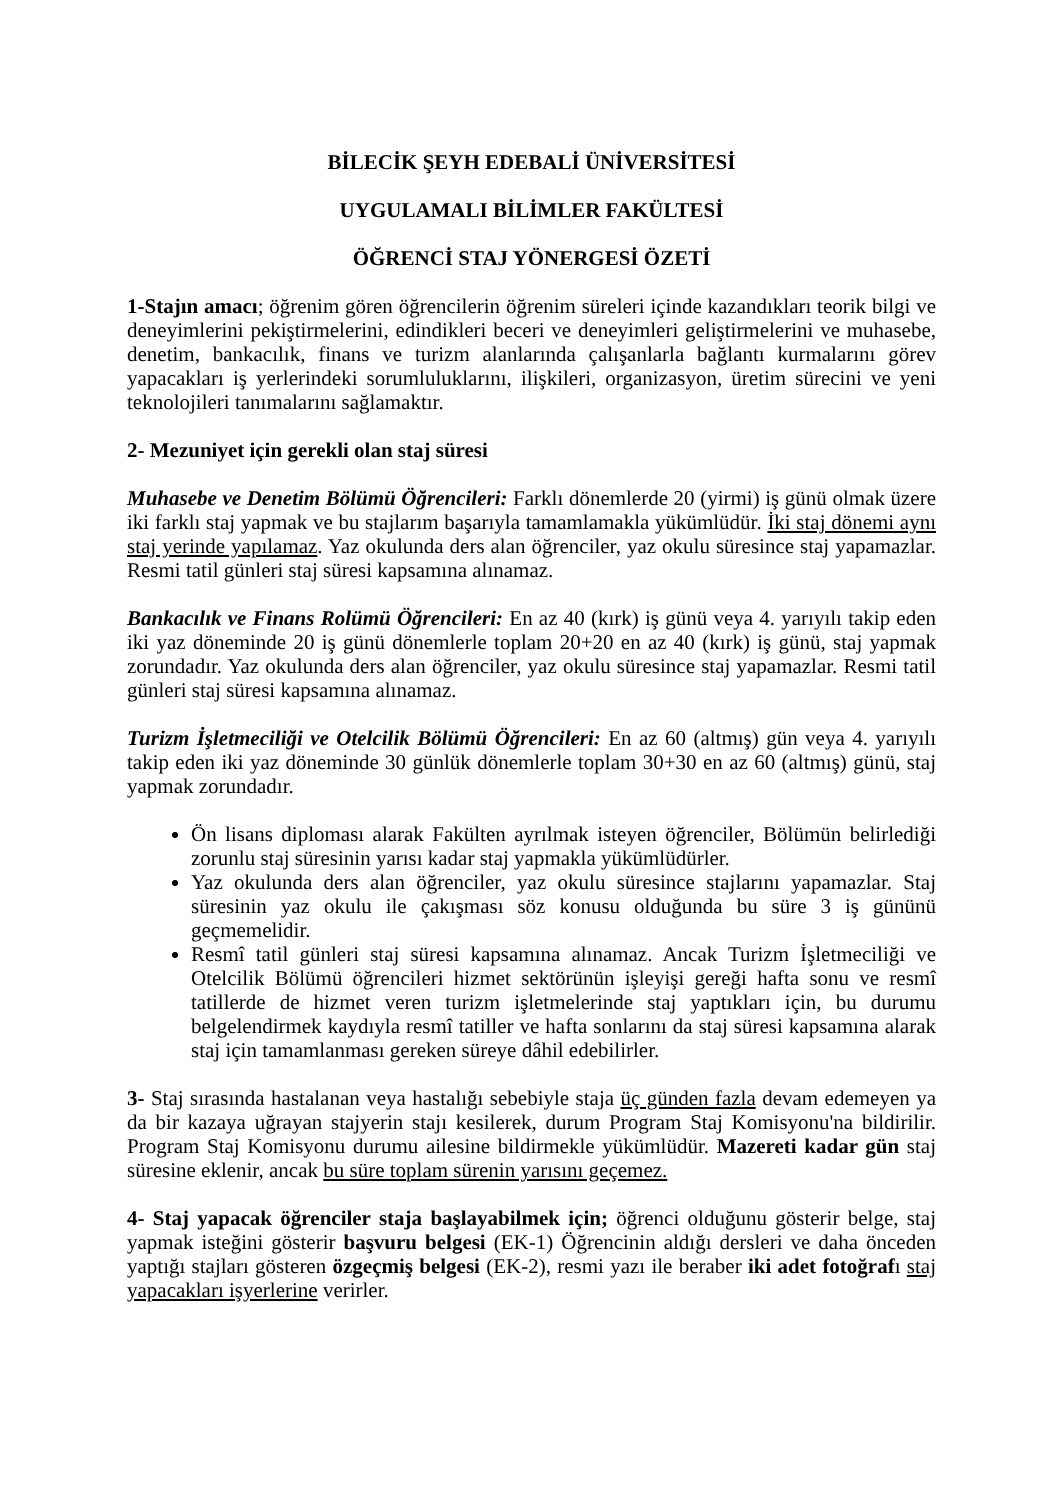BİLECİK ŞEYH EDEBALİ ÜNİVERSİTESİ
UYGULAMALI BİLİMLER FAKÜLTESİ
ÖĞRENCİ STAJ YÖNERGESİ ÖZETİ
1-Stajın amacı; öğrenim gören öğrencilerin öğrenim süreleri içinde kazandıkları teorik bilgi ve deneyimlerini pekiştirmelerini, edindikleri beceri ve deneyimleri geliştirmelerini ve muhasebe, denetim, bankacılık, finans ve turizm alanlarında çalışanlarla bağlantı kurmalarını görev yapacakları iş yerlerindeki sorumluluklarını, ilişkileri, organizasyon, üretim sürecini ve yeni teknolojileri tanımalarını sağlamaktır.
2- Mezuniyet için gerekli olan staj süresi
Muhasebe ve Denetim Bölümü Öğrencileri: Farklı dönemlerde 20 (yirmi) iş günü olmak üzere iki farklı staj yapmak ve bu stajlarım başarıyla tamamlamakla yükümlüdür. İki staj dönemi aynı staj yerinde yapılamaz. Yaz okulunda ders alan öğrenciler, yaz okulu süresince staj yapamazlar. Resmi tatil günleri staj süresi kapsamına alınamaz.
Bankacılık ve Finans Rolümü Öğrencileri: En az 40 (kırk) iş günü veya 4. yarıyılı takip eden iki yaz döneminde 20 iş günü dönemlerle toplam 20+20 en az 40 (kırk) iş günü, staj yapmak zorundadır. Yaz okulunda ders alan öğrenciler, yaz okulu süresince staj yapamazlar. Resmi tatil günleri staj süresi kapsamına alınamaz.
Turizm İşletmeciliği ve Otelcilik Bölümü Öğrencileri: En az 60 (altmış) gün veya 4. yarıyılı takip eden iki yaz döneminde 30 günlük dönemlerle toplam 30+30 en az 60 (altmış) günü, staj yapmak zorundadır.
Ön lisans diploması alarak Fakülten ayrılmak isteyen öğrenciler, Bölümün belirlediği zorunlu staj süresinin yarısı kadar staj yapmakla yükümlüdürler.
Yaz okulunda ders alan öğrenciler, yaz okulu süresince stajlarını yapamazlar. Staj süresinin yaz okulu ile çakışması söz konusu olduğunda bu süre 3 iş gününü geçmemelidir.
Resmî tatil günleri staj süresi kapsamına alınamaz. Ancak Turizm İşletmeciliği ve Otelcilik Bölümü öğrencileri hizmet sektörünün işleyişi gereği hafta sonu ve resmî tatillerde de hizmet veren turizm işletmelerinde staj yaptıkları için, bu durumu belgelendirmek kaydıyla resmî tatiller ve hafta sonlarını da staj süresi kapsamına alarak staj için tamamlanması gereken süreye dâhil edebilirler.
3- Staj sırasında hastalanan veya hastalığı sebebiyle staja üç günden fazla devam edemeyen ya da bir kazaya uğrayan stajyerin stajı kesilerek, durum Program Staj Komisyonu'na bildirilir. Program Staj Komisyonu durumu ailesine bildirmekle yükümlüdür. Mazereti kadar gün staj süresine eklenir, ancak bu süre toplam sürenin yarısını geçemez.
4- Staj yapacak öğrenciler staja başlayabilmek için; öğrenci olduğunu gösterir belge, staj yapmak isteğini gösterir başvuru belgesi (EK-1) Öğrencinin aldığı dersleri ve daha önceden yaptığı stajları gösteren özgeçmiş belgesi (EK-2), resmi yazı ile beraber iki adet fotoğrafı staj yapacakları işyerlerine verirler.